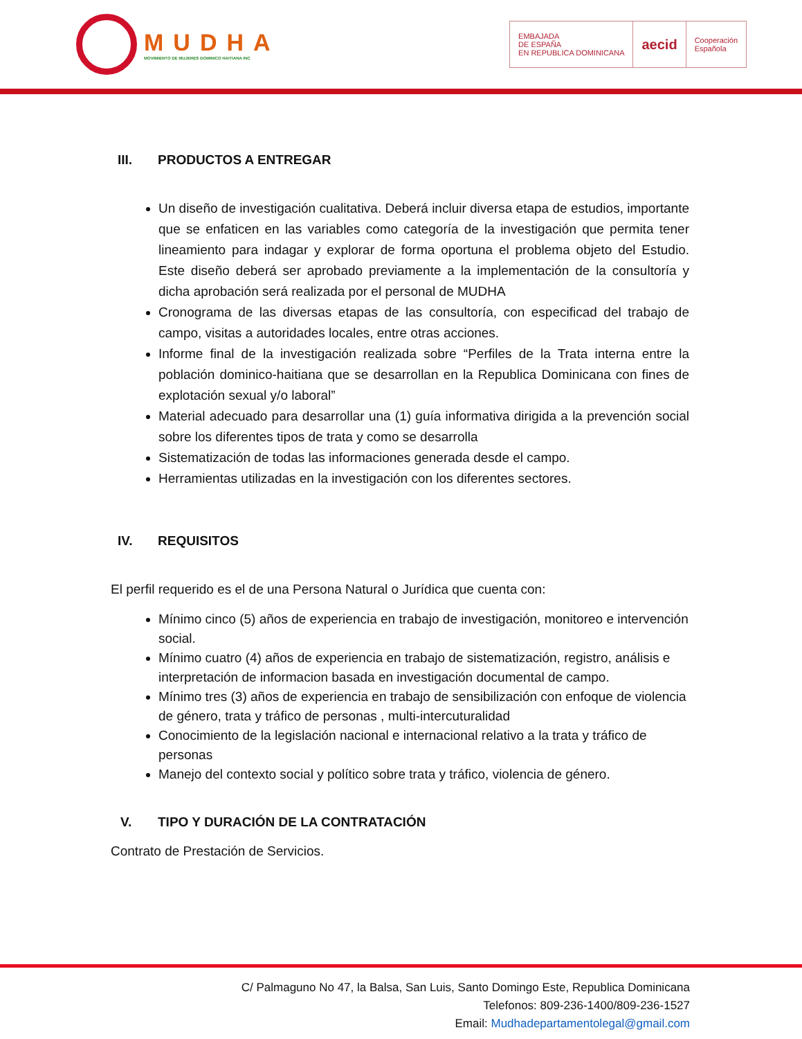MUDHA
MOVIMIENTO DE MUJERES DOMINICO HAITIANA INC
EMBAJADA
DE ESPAÑA
EN REPUBLICA DOMINICANA
aecid
Cooperación
Española
III. PRODUCTOS A ENTREGAR
Un diseño de investigación cualitativa. Deberá incluir diversa etapa de estudios, importante que se enfaticen en las variables como categoría de la investigación que permita tener lineamiento para indagar y explorar de forma oportuna el problema objeto del Estudio. Este diseño deberá ser aprobado previamente a la implementación de la consultoría y dicha aprobación será realizada por el personal de MUDHA
Cronograma de las diversas etapas de las consultoría, con especificad del trabajo de campo, visitas a autoridades locales, entre otras acciones.
Informe final de la investigación realizada sobre “Perfiles de la Trata interna entre la población dominico-haitiana que se desarrollan en la Republica Dominicana con fines de explotación sexual y/o laboral”
Material adecuado para desarrollar una (1) guía informativa dirigida a la prevención social sobre los diferentes tipos de trata y como se desarrolla
Sistematización de todas las informaciones generada desde el campo.
Herramientas utilizadas en la investigación con los diferentes sectores.
IV. REQUISITOS
El perfil requerido es el de una Persona Natural o Jurídica que cuenta con:
Mínimo cinco (5) años de experiencia en trabajo de investigación, monitoreo e intervención social.
Mínimo cuatro (4) años de experiencia en trabajo de sistematización, registro, análisis e interpretación de informacion basada en investigación documental de campo.
Mínimo tres (3) años de experiencia en trabajo de sensibilización con enfoque de violencia de género, trata y tráfico de personas , multi-intercuturalidad
Conocimiento de la legislación nacional e internacional relativo a la trata y tráfico de personas
Manejo del contexto social y político sobre trata y tráfico, violencia de género.
V. TIPO Y DURACIÓN DE LA CONTRATACIÓN
Contrato de Prestación de Servicios.
C/ Palmaguno No 47, la Balsa, San Luis, Santo Domingo Este, Republica Dominicana
Telefonos: 809-236-1400/809-236-1527
Email: Mudhadepartamentolegal@gmail.com